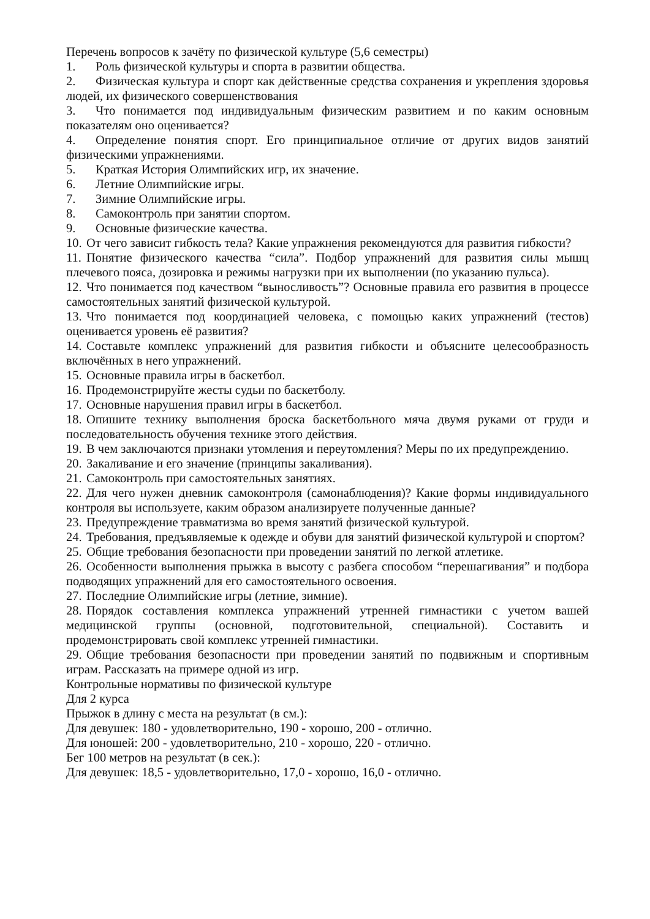Перечень вопросов к зачёту по физической культуре (5,6 семестры)
1. Роль физической культуры и спорта в развитии общества.
2. Физическая культура и спорт как действенные средства сохранения и укрепления здоровья людей, их физического совершенствования
3. Что понимается под индивидуальным физическим развитием и по каким основным показателям оно оценивается?
4. Определение понятия спорт. Его принципиальное отличие от других видов занятий физическими упражнениями.
5. Краткая История Олимпийских игр, их значение.
6. Летние Олимпийские игры.
7. Зимние Олимпийские игры.
8. Самоконтроль при занятии спортом.
9. Основные физические качества.
10. От чего зависит гибкость тела? Какие упражнения рекомендуются для развития гибкости?
11. Понятие физического качества “сила”. Подбор упражнений для развития силы мышц плечевого пояса, дозировка и режимы нагрузки при их выполнении (по указанию пульса).
12. Что понимается под качеством “выносливость”? Основные правила его развития в процессе самостоятельных занятий физической культурой.
13. Что понимается под координацией человека, с помощью каких упражнений (тестов) оценивается уровень её развития?
14. Составьте комплекс упражнений для развития гибкости и объясните целесообразность включённых в него упражнений.
15. Основные правила игры в баскетбол.
16. Продемонстрируйте жесты судьи по баскетболу.
17. Основные нарушения правил игры в баскетбол.
18. Опишите технику выполнения броска баскетбольного мяча двумя руками от груди и последовательность обучения технике этого действия.
19. В чем заключаются признаки утомления и переутомления? Меры по их предупреждению.
20. Закаливание и его значение (принципы закаливания).
21. Самоконтроль при самостоятельных занятиях.
22. Для чего нужен дневник самоконтроля (самонаблюдения)? Какие формы индивидуального контроля вы используете, каким образом анализируете полученные данные?
23. Предупреждение травматизма во время занятий физической культурой.
24. Требования, предъявляемые к одежде и обуви для занятий физической культурой и спортом?
25. Общие требования безопасности при проведении занятий по легкой атлетике.
26. Особенности выполнения прыжка в высоту с разбега способом “перешагивания” и подбора подводящих упражнений для его самостоятельного освоения.
27. Последние Олимпийские игры (летние, зимние).
28. Порядок составления комплекса упражнений утренней гимнастики с учетом вашей медицинской группы (основной, подготовительной, специальной). Составить и продемонстрировать свой комплекс утренней гимнастики.
29. Общие требования безопасности при проведении занятий по подвижным и спортивным играм. Рассказать на примере одной из игр.
Контрольные нормативы по физической культуре
Для 2 курса
Прыжок в длину с места на результат (в см.):
Для девушек: 180 - удовлетворительно, 190 - хорошо, 200 - отлично.
Для юношей: 200 - удовлетворительно, 210 - хорошо, 220 - отлично.
Бег 100 метров на результат (в сек.):
Для девушек: 18,5 - удовлетворительно, 17,0 - хорошо, 16,0 - отлично.